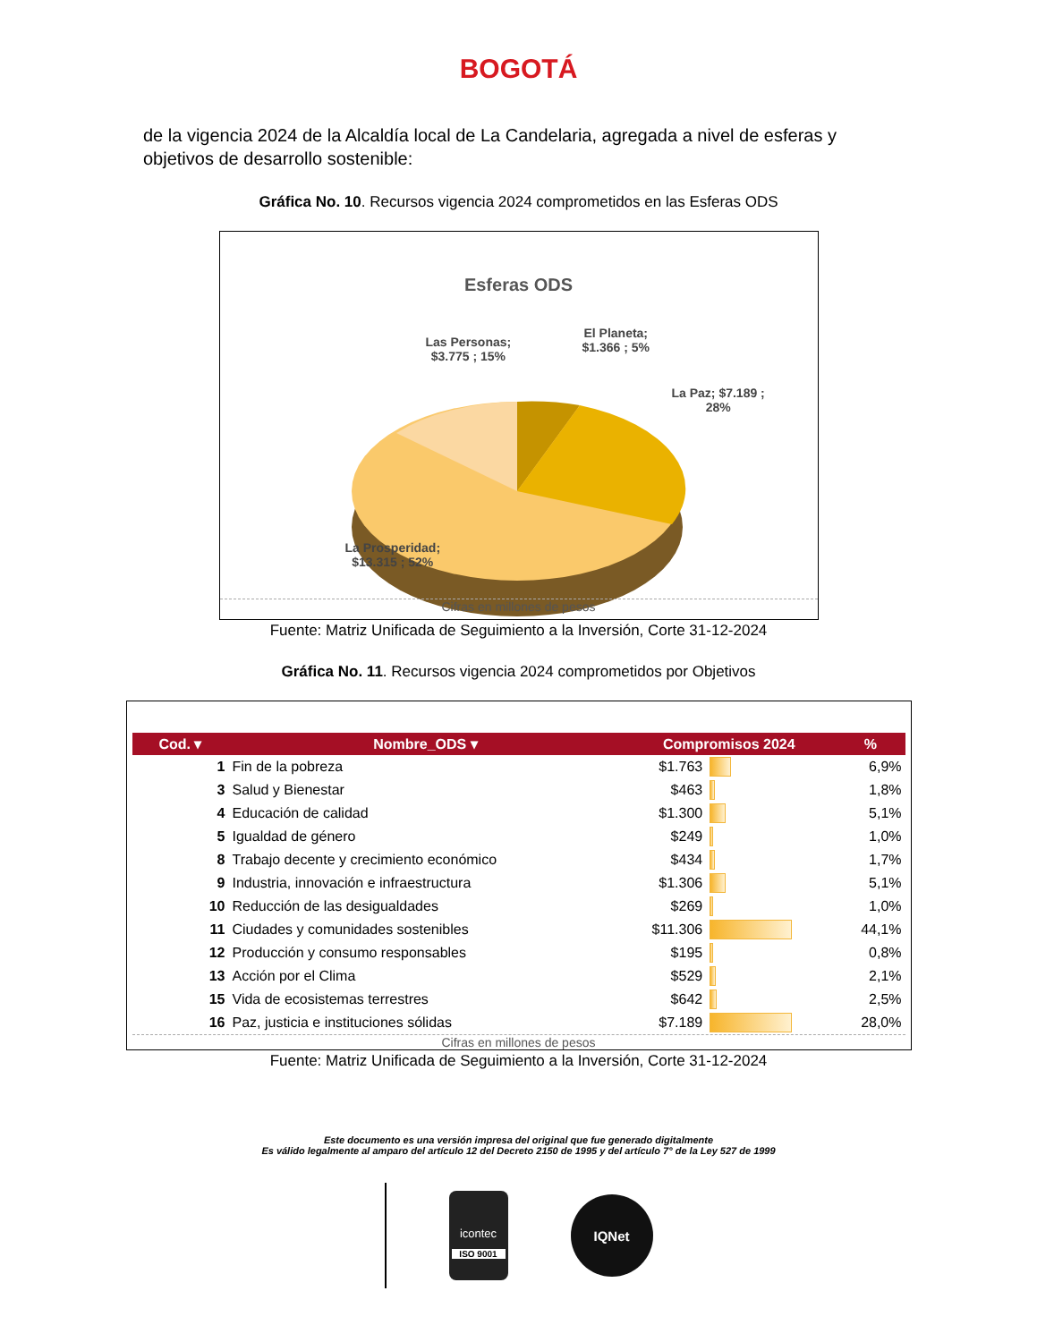BOGOTÁ
de la vigencia 2024 de la Alcaldía local de La Candelaria, agregada a nivel de esferas y objetivos de desarrollo sostenible:
Gráfica No. 10. Recursos vigencia 2024 comprometidos en las Esferas ODS
Esferas ODS
Las Personas;
$3.775 ; 15%
El Planeta;
$1.366 ; 5%
La Paz; $7.189 ;
28%
La Prosperidad;
$13.315 ; 52%
Cifras en millones de pesos
Fuente: Matriz Unificada de Seguimiento a la Inversión, Corte 31-12-2024
Gráfica No. 11. Recursos vigencia 2024 comprometidos por Objetivos
| Cod. ▾ | Nombre_ODS ▾ | Compromisos 2024 | | % |
| --- | --- | --- | --- | --- |
| 1 | Fin de la pobreza | $1.763 | | 6,9% |
| 3 | Salud y Bienestar | $463 | | 1,8% |
| 4 | Educación de calidad | $1.300 | | 5,1% |
| 5 | Igualdad de género | $249 | | 1,0% |
| 8 | Trabajo decente y crecimiento económico | $434 | | 1,7% |
| 9 | Industria, innovación e infraestructura | $1.306 | | 5,1% |
| 10 | Reducción de las desigualdades | $269 | | 1,0% |
| 11 | Ciudades y comunidades sostenibles | $11.306 | | 44,1% |
| 12 | Producción y consumo responsables | $195 | | 0,8% |
| 13 | Acción por el Clima | $529 | | 2,1% |
| 15 | Vida de ecosistemas terrestres | $642 | | 2,5% |
| 16 | Paz, justicia e instituciones sólidas | $7.189 | | 28,0% |
Cifras en millones de pesos
Fuente: Matriz Unificada de Seguimiento a la Inversión, Corte 31-12-2024
Este documento es una versión impresa del original que fue generado digitalmente
Es válido legalmente al amparo del artículo 12 del Decreto 2150 de 1995 y del artículo 7° de la Ley 527 de 1999
icontec
ISO 9001
IQNet